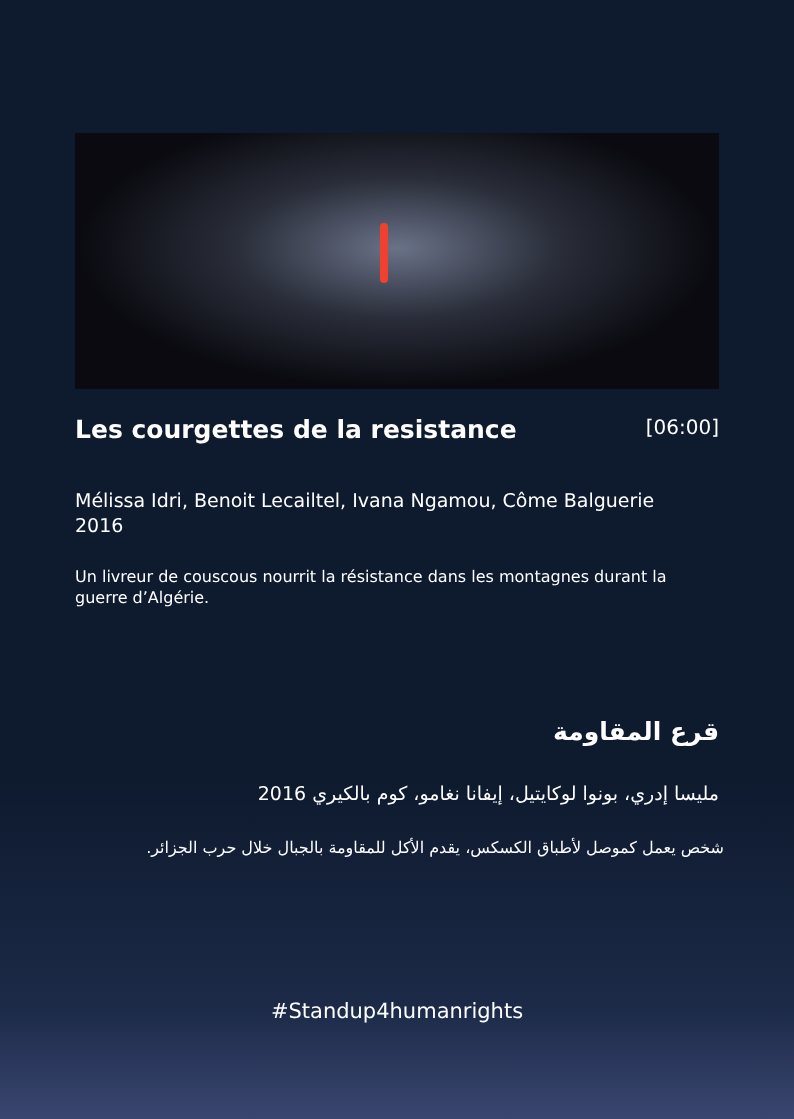Les courgettes de la resistance
[06:00]
Mélissa Idri, Benoit Lecailtel, Ivana Ngamou, Côme Balguerie
2016
Un livreur de couscous nourrit la résistance dans les montagnes durant la guerre d’Algérie.
قرع المقاومة
مليسا إدري، بونوا لوكايتيل، إيفانا نغامو، كوم بالكيري 2016
شخص يعمل كموصل لأطباق الكسكس، يقدم الأكل للمقاومة بالجبال خلال حرب الجزائر.
#Standup4humanrights